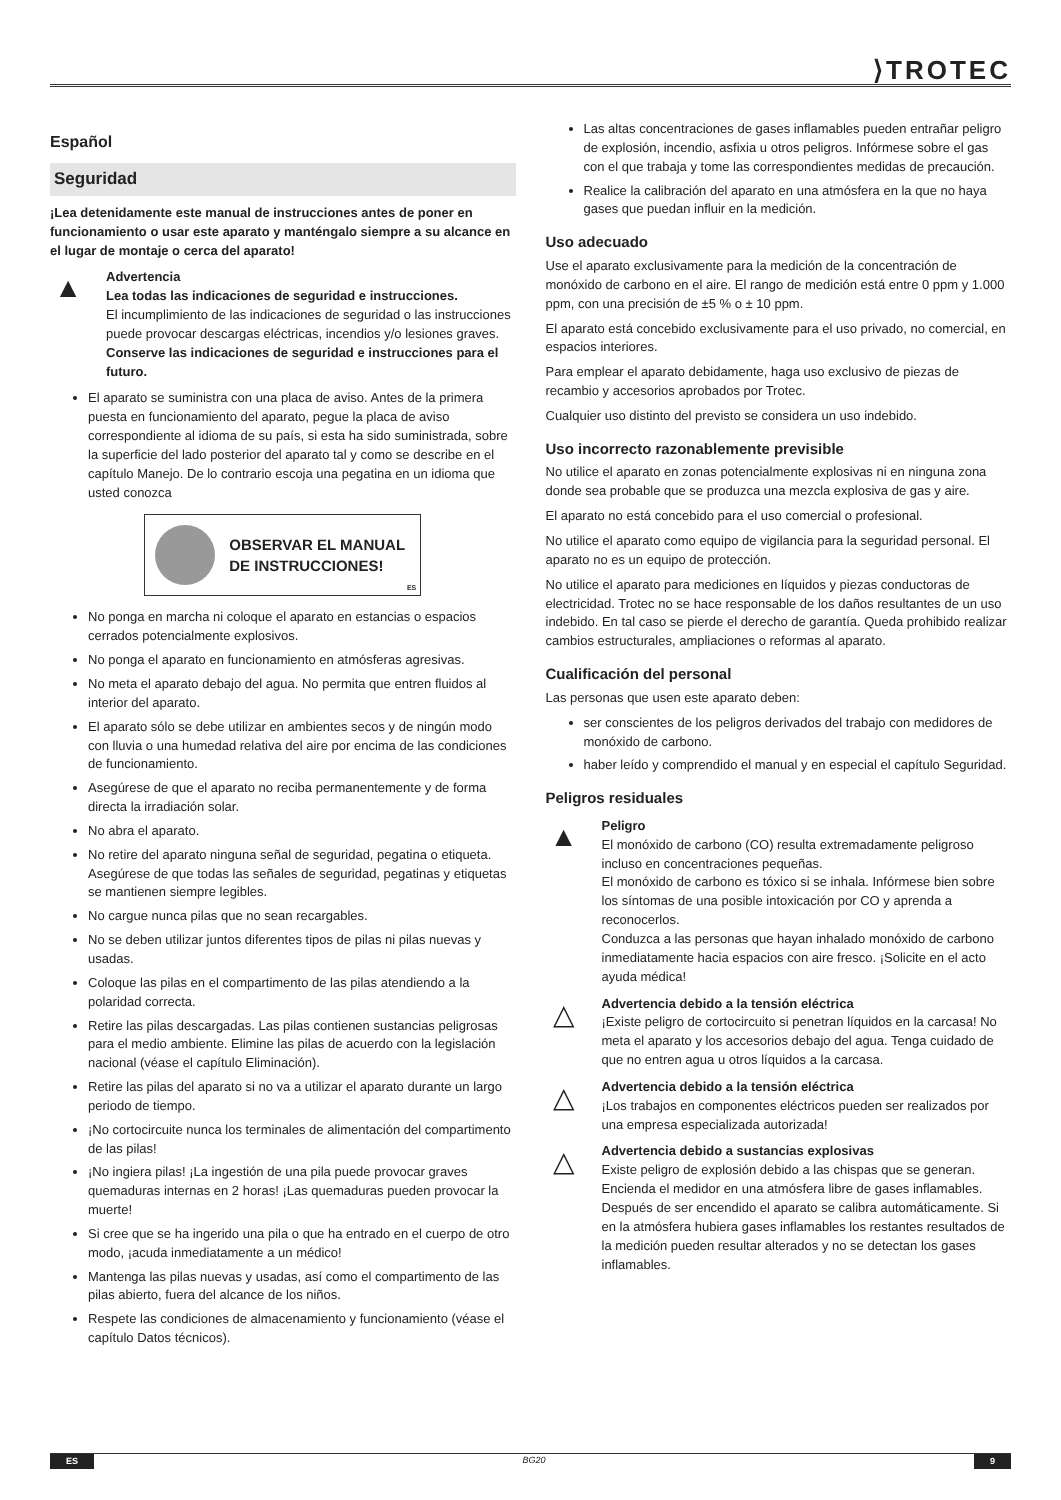⟩TROTEC
Español
Seguridad
¡Lea detenidamente este manual de instrucciones antes de poner en funcionamiento o usar este aparato y manténgalo siempre a su alcance en el lugar de montaje o cerca del aparato!
▲
Advertencia
Lea todas las indicaciones de seguridad e instrucciones.
El incumplimiento de las indicaciones de seguridad o las instrucciones puede provocar descargas eléctricas, incendios y/o lesiones graves.
Conserve las indicaciones de seguridad e instrucciones para el futuro.
El aparato se suministra con una placa de aviso. Antes de la primera puesta en funcionamiento del aparato, pegue la placa de aviso correspondiente al idioma de su país, si esta ha sido suministrada, sobre la superficie del lado posterior del aparato tal y como se describe en el capítulo Manejo. De lo contrario escoja una pegatina en un idioma que usted conozca
OBSERVAR EL MANUAL DE INSTRUCCIONES!
ES
No ponga en marcha ni coloque el aparato en estancias o espacios cerrados potencialmente explosivos.
No ponga el aparato en funcionamiento en atmósferas agresivas.
No meta el aparato debajo del agua. No permita que entren fluidos al interior del aparato.
El aparato sólo se debe utilizar en ambientes secos y de ningún modo con lluvia o una humedad relativa del aire por encima de las condiciones de funcionamiento.
Asegúrese de que el aparato no reciba permanentemente y de forma directa la irradiación solar.
No abra el aparato.
No retire del aparato ninguna señal de seguridad, pegatina o etiqueta. Asegúrese de que todas las señales de seguridad, pegatinas y etiquetas se mantienen siempre legibles.
No cargue nunca pilas que no sean recargables.
No se deben utilizar juntos diferentes tipos de pilas ni pilas nuevas y usadas.
Coloque las pilas en el compartimento de las pilas atendiendo a la polaridad correcta.
Retire las pilas descargadas. Las pilas contienen sustancias peligrosas para el medio ambiente. Elimine las pilas de acuerdo con la legislación nacional (véase el capítulo Eliminación).
Retire las pilas del aparato si no va a utilizar el aparato durante un largo periodo de tiempo.
¡No cortocircuite nunca los terminales de alimentación del compartimento de las pilas!
¡No ingiera pilas! ¡La ingestión de una pila puede provocar graves quemaduras internas en 2 horas! ¡Las quemaduras pueden provocar la muerte!
Si cree que se ha ingerido una pila o que ha entrado en el cuerpo de otro modo, ¡acuda inmediatamente a un médico!
Mantenga las pilas nuevas y usadas, así como el compartimento de las pilas abierto, fuera del alcance de los niños.
Respete las condiciones de almacenamiento y funcionamiento (véase el capítulo Datos técnicos).
Las altas concentraciones de gases inflamables pueden entrañar peligro de explosión, incendio, asfixia u otros peligros. Infórmese sobre el gas con el que trabaja y tome las correspondientes medidas de precaución.
Realice la calibración del aparato en una atmósfera en la que no haya gases que puedan influir en la medición.
Uso adecuado
Use el aparato exclusivamente para la medición de la concentración de monóxido de carbono en el aire. El rango de medición está entre 0 ppm y 1.000 ppm, con una precisión de ±5 % o ± 10 ppm.
El aparato está concebido exclusivamente para el uso privado, no comercial, en espacios interiores.
Para emplear el aparato debidamente, haga uso exclusivo de piezas de recambio y accesorios aprobados por Trotec.
Cualquier uso distinto del previsto se considera un uso indebido.
Uso incorrecto razonablemente previsible
No utilice el aparato en zonas potencialmente explosivas ni en ninguna zona donde sea probable que se produzca una mezcla explosiva de gas y aire.
El aparato no está concebido para el uso comercial o profesional.
No utilice el aparato como equipo de vigilancia para la seguridad personal. El aparato no es un equipo de protección.
No utilice el aparato para mediciones en líquidos y piezas conductoras de electricidad. Trotec no se hace responsable de los daños resultantes de un uso indebido. En tal caso se pierde el derecho de garantía. Queda prohibido realizar cambios estructurales, ampliaciones o reformas al aparato.
Cualificación del personal
Las personas que usen este aparato deben:
ser conscientes de los peligros derivados del trabajo con medidores de monóxido de carbono.
haber leído y comprendido el manual y en especial el capítulo Seguridad.
Peligros residuales
▲
Peligro
El monóxido de carbono (CO) resulta extremadamente peligroso incluso en concentraciones pequeñas.
El monóxido de carbono es tóxico si se inhala. Infórmese bien sobre los síntomas de una posible intoxicación por CO y aprenda a reconocerlos.
Conduzca a las personas que hayan inhalado monóxido de carbono inmediatamente hacia espacios con aire fresco. ¡Solicite en el acto ayuda médica!
△
Advertencia debido a la tensión eléctrica
¡Existe peligro de cortocircuito si penetran líquidos en la carcasa! No meta el aparato y los accesorios debajo del agua. Tenga cuidado de que no entren agua u otros líquidos a la carcasa.
△
Advertencia debido a la tensión eléctrica
¡Los trabajos en componentes eléctricos pueden ser realizados por una empresa especializada autorizada!
△
Advertencia debido a sustancias explosivas
Existe peligro de explosión debido a las chispas que se generan. Encienda el medidor en una atmósfera libre de gases inflamables. Después de ser encendido el aparato se calibra automáticamente. Si en la atmósfera hubiera gases inflamables los restantes resultados de la medición pueden resultar alterados y no se detectan los gases inflamables.
ES BG20 9